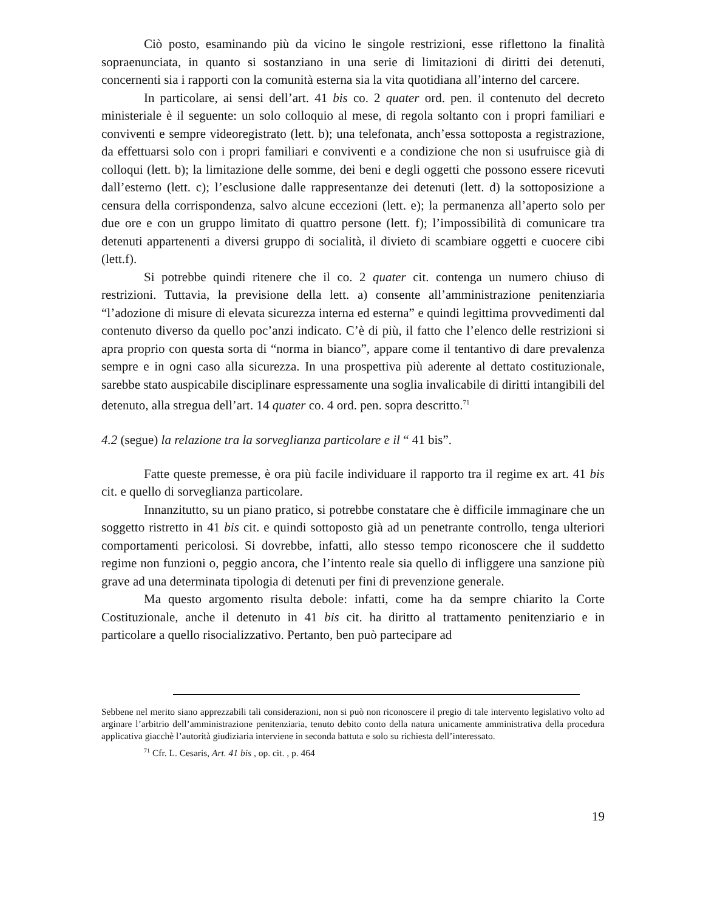Ciò posto, esaminando più da vicino le singole restrizioni, esse riflettono la finalità sopraenunciata, in quanto si sostanziano in una serie di limitazioni di diritti dei detenuti, concernenti sia i rapporti con la comunità esterna sia la vita quotidiana all’interno del carcere.
In particolare, ai sensi dell’art. 41 bis co. 2 quater ord. pen. il contenuto del decreto ministeriale è il seguente: un solo colloquio al mese, di regola soltanto con i propri familiari e conviventi e sempre videoregistrato (lett. b); una telefonata, anch’essa sottoposta a registrazione, da effettuarsi solo con i propri familiari e conviventi e a condizione che non si usufruisce già di colloqui (lett. b); la limitazione delle somme, dei beni e degli oggetti che possono essere ricevuti dall’esterno (lett. c); l’esclusione dalle rappresentanze dei detenuti (lett. d) la sottoposizione a censura della corrispondenza, salvo alcune eccezioni (lett. e); la permanenza all’aperto solo per due ore e con un gruppo limitato di quattro persone (lett. f); l’impossibilità di comunicare tra detenuti appartenenti a diversi gruppo di socialità, il divieto di scambiare oggetti e cuocere cibi (lett.f).
Si potrebbe quindi ritenere che il co. 2 quater cit. contenga un numero chiuso di restrizioni. Tuttavia, la previsione della lett. a) consente all’amministrazione penitenziaria “l’adozione di misure di elevata sicurezza interna ed esterna” e quindi legittima provvedimenti dal contenuto diverso da quello poc’anzi indicato. C’è di più, il fatto che l’elenco delle restrizioni si apra proprio con questa sorta di “norma in bianco”, appare come il tentantivo di dare prevalenza sempre e in ogni caso alla sicurezza. In una prospettiva più aderente al dettato costituzionale, sarebbe stato auspicabile disciplinare espressamente una soglia invalicabile di diritti intangibili del detenuto, alla stregua dell’art. 14 quater co. 4 ord. pen. sopra descritto.<sup>71</sup>
4.2 (segue) la relazione tra la sorveglianza particolare e il “ 41 bis”.
Fatte queste premesse, è ora più facile individuare il rapporto tra il regime ex art. 41 bis cit. e quello di sorveglianza particolare.
Innanzitutto, su un piano pratico, si potrebbe constatare che è difficile immaginare che un soggetto ristretto in 41 bis cit. e quindi sottoposto già ad un penetrante controllo, tenga ulteriori comportamenti pericolosi. Si dovrebbe, infatti, allo stesso tempo riconoscere che il suddetto regime non funzioni o, peggio ancora, che l’intento reale sia quello di infliggere una sanzione più grave ad una determinata tipologia di detenuti per fini di prevenzione generale.
Ma questo argomento risulta debole: infatti, come ha da sempre chiarito la Corte Costituzionale, anche il detenuto in 41 bis cit. ha diritto al trattamento penitenziario e in particolare a quello risocializzativo. Pertanto, ben può partecipare ad
Sebbene nel merito siano apprezzabili tali considerazioni, non si può non riconoscere il pregio di tale intervento legislativo volto ad arginare l’arbitrio dell’amministrazione penitenziaria, tenuto debito conto della natura unicamente amministrativa della procedura applicativa giacchè l’autorità giudiziaria interviene in seconda battuta e solo su richiesta dell’interessato.
<sup>71</sup> Cfr. L. Cesaris, Art. 41 bis , op. cit. , p. 464
19